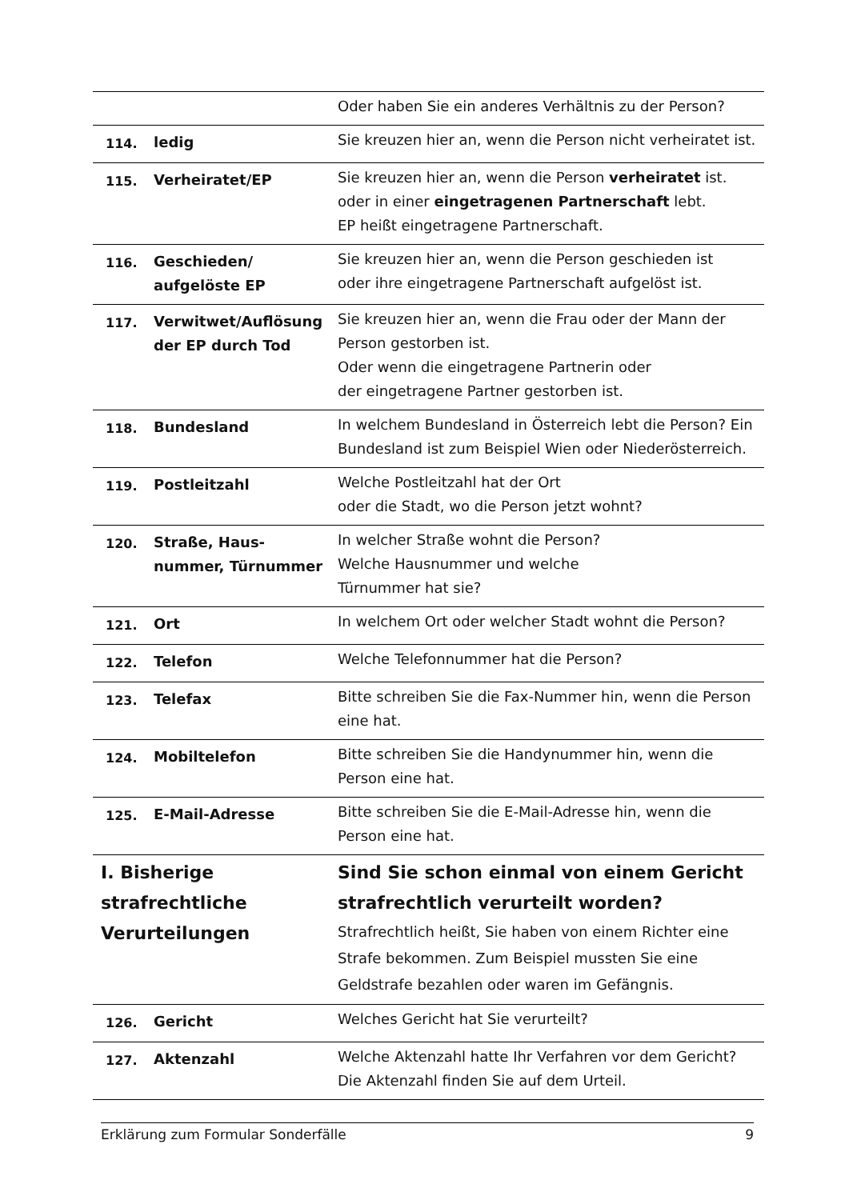| | | Oder haben Sie ein anderes Verhältnis zu der Person? |
| 114. | ledig | Sie kreuzen hier an, wenn die Person nicht verheiratet ist. |
| 115. | Verheiratet/EP | Sie kreuzen hier an, wenn die Person verheiratet ist. oder in einer eingetragenen Partnerschaft lebt. EP heißt eingetragene Partnerschaft. |
| 116. | Geschieden/ aufgelöste EP | Sie kreuzen hier an, wenn die Person geschieden ist oder ihre eingetragene Partnerschaft aufgelöst ist. |
| 117. | Verwitwet/Auflösung der EP durch Tod | Sie kreuzen hier an, wenn die Frau oder der Mann der Person gestorben ist. Oder wenn die eingetragene Partnerin oder der eingetragene Partner gestorben ist. |
| 118. | Bundesland | In welchem Bundesland in Österreich lebt die Person? Ein Bundesland ist zum Beispiel Wien oder Niederösterreich. |
| 119. | Postleitzahl | Welche Postleitzahl hat der Ort oder die Stadt, wo die Person jetzt wohnt? |
| 120. | Straße, Haus- nummer, Türnummer | In welcher Straße wohnt die Person? Welche Hausnummer und welche Türnummer hat sie? |
| 121. | Ort | In welchem Ort oder welcher Stadt wohnt die Person? |
| 122. | Telefon | Welche Telefonnummer hat die Person? |
| 123. | Telefax | Bitte schreiben Sie die Fax-Nummer hin, wenn die Person eine hat. |
| 124. | Mobiltelefon | Bitte schreiben Sie die Handynummer hin, wenn die Person eine hat. |
| 125. | E-Mail-Adresse | Bitte schreiben Sie die E-Mail-Adresse hin, wenn die Person eine hat. |
| I. Bisherige strafrechtliche Verurteilungen | | Sind Sie schon einmal von einem Gericht strafrechtlich verurteilt worden? Strafrechtlich heißt, Sie haben von einem Richter eine Strafe bekommen. Zum Beispiel mussten Sie eine Geldstrafe bezahlen oder waren im Gefängnis. |
| 126. | Gericht | Welches Gericht hat Sie verurteilt? |
| 127. | Aktenzahl | Welche Aktenzahl hatte Ihr Verfahren vor dem Gericht? Die Aktenzahl finden Sie auf dem Urteil. |
Erklärung zum Formular Sonderfälle 9